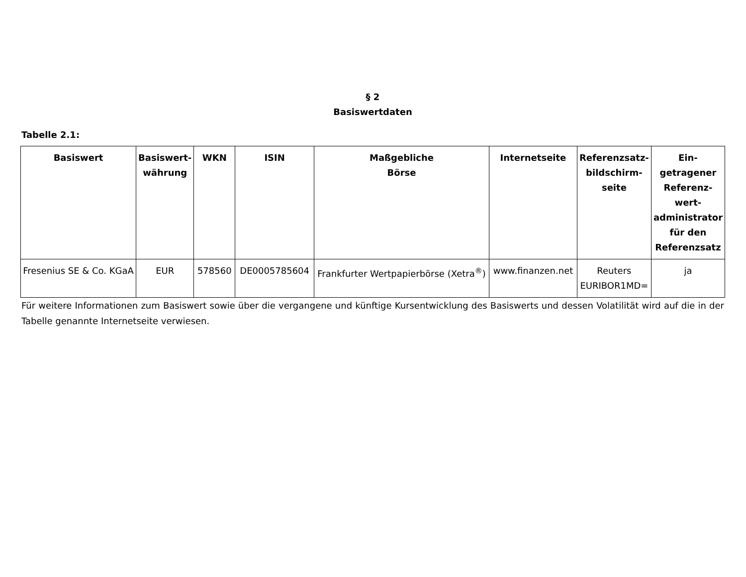§ 2
Basiswertdaten
Tabelle 2.1:
| Basiswert | Basiswert-währung | WKN | ISIN | Maßgebliche Börse | Internetseite | Referenzsatz-bildschirm-seite | Ein-getragener Referenz-wert-administrator für den Referenzsatz |
| --- | --- | --- | --- | --- | --- | --- | --- |
| Fresenius SE & Co. KGaA | EUR | 578560 | DE0005785604 | Frankfurter Wertpapierbörse (Xetra<sup>®</sup>) | www.finanzen.net | Reuters EURIBOR1MD= | ja |
Für weitere Informationen zum Basiswert sowie über die vergangene und künftige Kursentwicklung des Basiswerts und dessen Volatilität wird auf die in der Tabelle genannte Internetseite verwiesen.